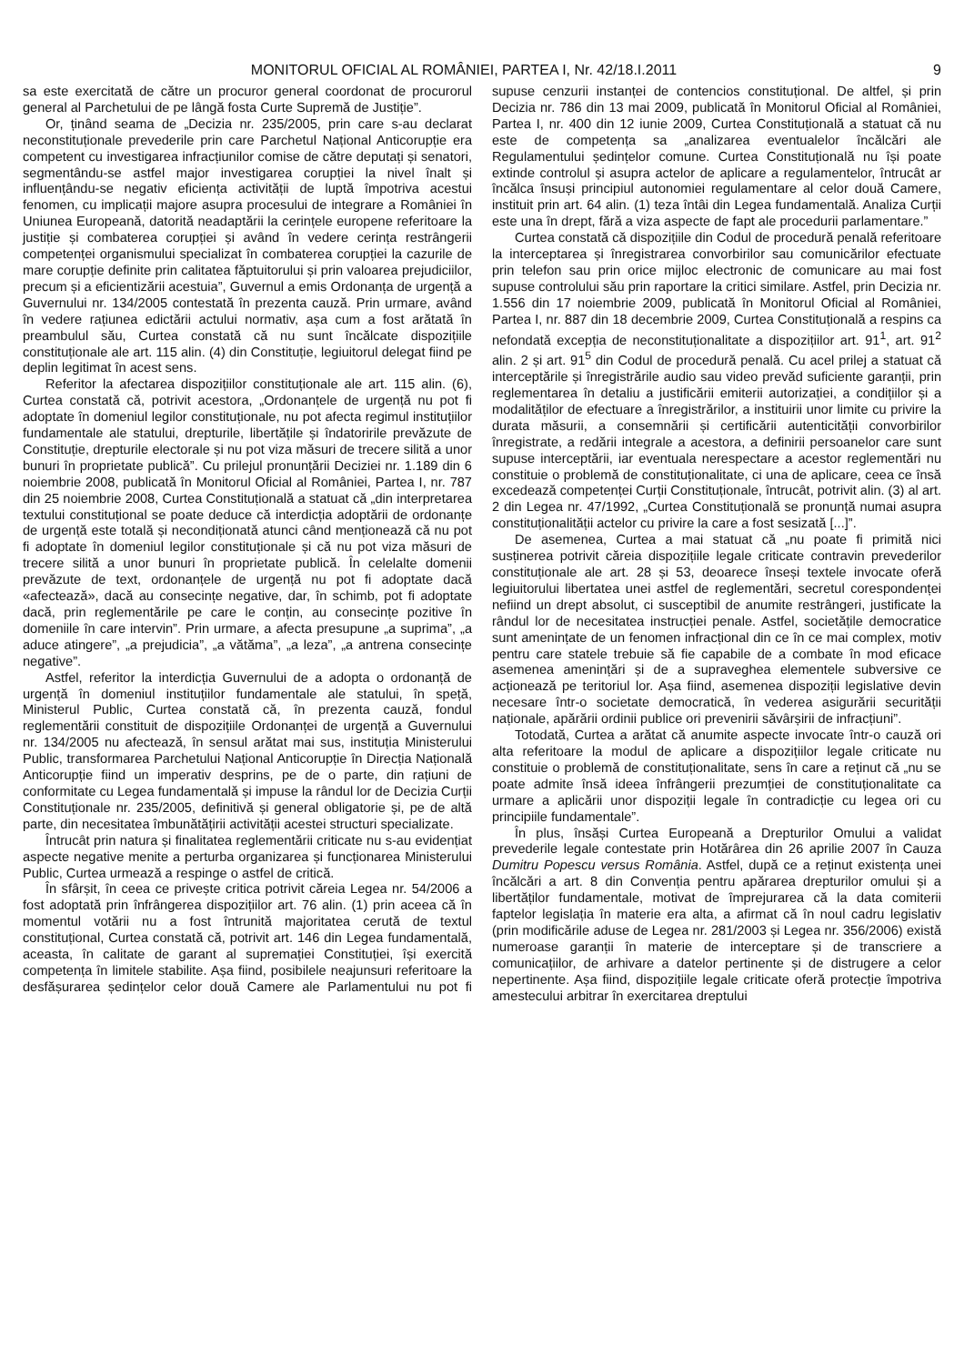MONITORUL OFICIAL AL ROMÂNIEI, PARTEA I, Nr. 42/18.I.2011 9
sa este exercitată de către un procuror general coordonat de procurorul general al Parchetului de pe lângă fosta Curte Supremă de Justiție”.
Or, ținând seama de „Decizia nr. 235/2005, prin care s-au declarat neconstituționale prevederile prin care Parchetul Național Anticorupție era competent cu investigarea infracțiunilor comise de către deputați și senatori, segmentându-se astfel major investigarea corupției la nivel înalt și influențându-se negativ eficiența activității de luptă împotriva acestui fenomen, cu implicații majore asupra procesului de integrare a României în Uniunea Europeană, datorită neadaptării la cerințele europene referitoare la justiție și combaterea corupției și având în vedere cerința restrângerii competenței organismului specializat în combaterea corupției la cazurile de mare corupție definite prin calitatea făptuitorului și prin valoarea prejudiciilor, precum și a eficientizării acestuia”, Guvernul a emis Ordonanța de urgență a Guvernului nr. 134/2005 contestată în prezenta cauză. Prin urmare, având în vedere rațiunea edictării actului normativ, așa cum a fost arătată în preambulul său, Curtea constată că nu sunt încălcate dispozițiile constituționale ale art. 115 alin. (4) din Constituție, legiuitorul delegat fiind pe deplin legitimat în acest sens.
Referitor la afectarea dispozițiilor constituționale ale art. 115 alin. (6), Curtea constată că, potrivit acestora, „Ordonanțele de urgență nu pot fi adoptate în domeniul legilor constituționale, nu pot afecta regimul instituțiilor fundamentale ale statului, drepturile, libertățile și îndatoririle prevăzute de Constituție, drepturile electorale și nu pot viza măsuri de trecere silită a unor bunuri în proprietate publică”. Cu prilejul pronunțării Deciziei nr. 1.189 din 6 noiembrie 2008, publicată în Monitorul Oficial al României, Partea I, nr. 787 din 25 noiembrie 2008, Curtea Constituțională a statuat că „din interpretarea textului constituțional se poate deduce că interdicția adoptării de ordonanțe de urgență este totală și necondiționată atunci când menționează că nu pot fi adoptate în domeniul legilor constituționale și că nu pot viza măsuri de trecere silită a unor bunuri în proprietate publică. În celelalte domenii prevăzute de text, ordonanțele de urgență nu pot fi adoptate dacă «afectează», dacă au consecințe negative, dar, în schimb, pot fi adoptate dacă, prin reglementările pe care le conțin, au consecințe pozitive în domeniile în care intervin”. Prin urmare, a afecta presupune „a suprima”, „a aduce atingere”, „a prejudicia”, „a vătăma”, „a leza”, „a antrena consecințe negative”.
Astfel, referitor la interdicția Guvernului de a adopta o ordonanță de urgență în domeniul instituțiilor fundamentale ale statului, în speță, Ministerul Public, Curtea constată că, în prezenta cauză, fondul reglementării constituit de dispozițiile Ordonanței de urgență a Guvernului nr. 134/2005 nu afectează, în sensul arătat mai sus, instituția Ministerului Public, transformarea Parchetului Național Anticorupție în Direcția Națională Anticorupție fiind un imperativ desprins, pe de o parte, din rațiuni de conformitate cu Legea fundamentală și impuse la rândul lor de Decizia Curții Constituționale nr. 235/2005, definitivă și general obligatorie și, pe de altă parte, din necesitatea îmbunătățirii activității acestei structuri specializate.
Întrucât prin natura și finalitatea reglementării criticate nu s-au evidențiat aspecte negative menite a perturba organizarea și funcționarea Ministerului Public, Curtea urmează a respinge o astfel de critică.
În sfârșit, în ceea ce privește critica potrivit căreia Legea nr. 54/2006 a fost adoptată prin înfrângerea dispozițiilor art. 76 alin. (1) prin aceea că în momentul votării nu a fost întrunită majoritatea cerută de textul constituțional, Curtea constată că, potrivit art. 146 din Legea fundamentală, aceasta, în calitate de garant al supremației Constituției, își exercită competența în limitele stabilite. Așa fiind, posibilele neajunsuri referitoare la desfășurarea ședințelor celor două Camere ale Parlamentului nu pot fi supuse cenzurii instanței de contencios constituțional. De altfel, și prin Decizia nr. 786 din 13 mai 2009, publicată în Monitorul Oficial al României, Partea I, nr. 400 din 12 iunie 2009, Curtea Constituțională a statuat că nu este de competența sa „analizarea eventualelor încălcări ale Regulamentului ședințelor comune. Curtea Constituțională nu își poate extinde controlul și asupra actelor de aplicare a regulamentelor, întrucât ar încălca însuși principiul autonomiei regulamentare al celor două Camere, instituit prin art. 64 alin. (1) teza întâi din Legea fundamentală. Analiza Curții este una în drept, fără a viza aspecte de fapt ale procedurii parlamentare.”
Curtea constată că dispozițiile din Codul de procedură penală referitoare la interceptarea și înregistrarea convorbirilor sau comunicărilor efectuate prin telefon sau prin orice mijloc electronic de comunicare au mai fost supuse controlului său prin raportare la critici similare. Astfel, prin Decizia nr. 1.556 din 17 noiembrie 2009, publicată în Monitorul Oficial al României, Partea I, nr. 887 din 18 decembrie 2009, Curtea Constituțională a respins ca nefondată excepția de neconstituționalitate a dispozițiilor art. 91<sup>1</sup>, art. 91<sup>2</sup> alin. 2 și art. 91<sup>5</sup> din Codul de procedură penală. Cu acel prilej a statuat că interceptările și înregistrările audio sau video prevăd suficiente garanții, prin reglementarea în detaliu a justificării emiterii autorizației, a condițiilor și a modalităților de efectuare a înregistrărilor, a instituirii unor limite cu privire la durata măsurii, a consemnării și certificării autenticității convorbirilor înregistrate, a redării integrale a acestora, a definirii persoanelor care sunt supuse interceptării, iar eventuala nerespectare a acestor reglementări nu constituie o problemă de constituționalitate, ci una de aplicare, ceea ce însă excedează competenței Curții Constituționale, întrucât, potrivit alin. (3) al art. 2 din Legea nr. 47/1992, „Curtea Constituțională se pronunță numai asupra constituționalității actelor cu privire la care a fost sesizată [...]”.
De asemenea, Curtea a mai statuat că „nu poate fi primită nici susținerea potrivit căreia dispozițiile legale criticate contravin prevederilor constituționale ale art. 28 și 53, deoarece înseși textele invocate oferă legiuitorului libertatea unei astfel de reglementări, secretul corespondenței nefiind un drept absolut, ci susceptibil de anumite restrângeri, justificate la rândul lor de necesitatea instrucției penale. Astfel, societățile democratice sunt amenințate de un fenomen infracțional din ce în ce mai complex, motiv pentru care statele trebuie să fie capabile de a combate în mod eficace asemenea amenințări și de a supraveghea elementele subversive ce acționează pe teritoriul lor. Așa fiind, asemenea dispoziții legislative devin necesare într-o societate democratică, în vederea asigurării securității naționale, apărării ordinii publice ori prevenirii săvârșirii de infracțiuni”.
Totodată, Curtea a arătat că anumite aspecte invocate într-o cauză ori alta referitoare la modul de aplicare a dispozițiilor legale criticate nu constituie o problemă de constituționalitate, sens în care a reținut că „nu se poate admite însă ideea înfrângerii prezumției de constituționalitate ca urmare a aplicării unor dispoziții legale în contradicție cu legea ori cu principiile fundamentale”.
În plus, însăși Curtea Europeană a Drepturilor Omului a validat prevederile legale contestate prin Hotărârea din 26 aprilie 2007 în Cauza Dumitru Popescu versus România. Astfel, după ce a reținut existența unei încălcări a art. 8 din Convenția pentru apărarea drepturilor omului și a libertăților fundamentale, motivat de împrejurarea că la data comiterii faptelor legislația în materie era alta, a afirmat că în noul cadru legislativ (prin modificările aduse de Legea nr. 281/2003 și Legea nr. 356/2006) există numeroase garanții în materie de interceptare și de transcriere a comunicațiilor, de arhivare a datelor pertinente și de distrugere a celor nepertinente. Așa fiind, dispozițiile legale criticate oferă protecție împotriva amestecului arbitrar în exercitarea dreptului